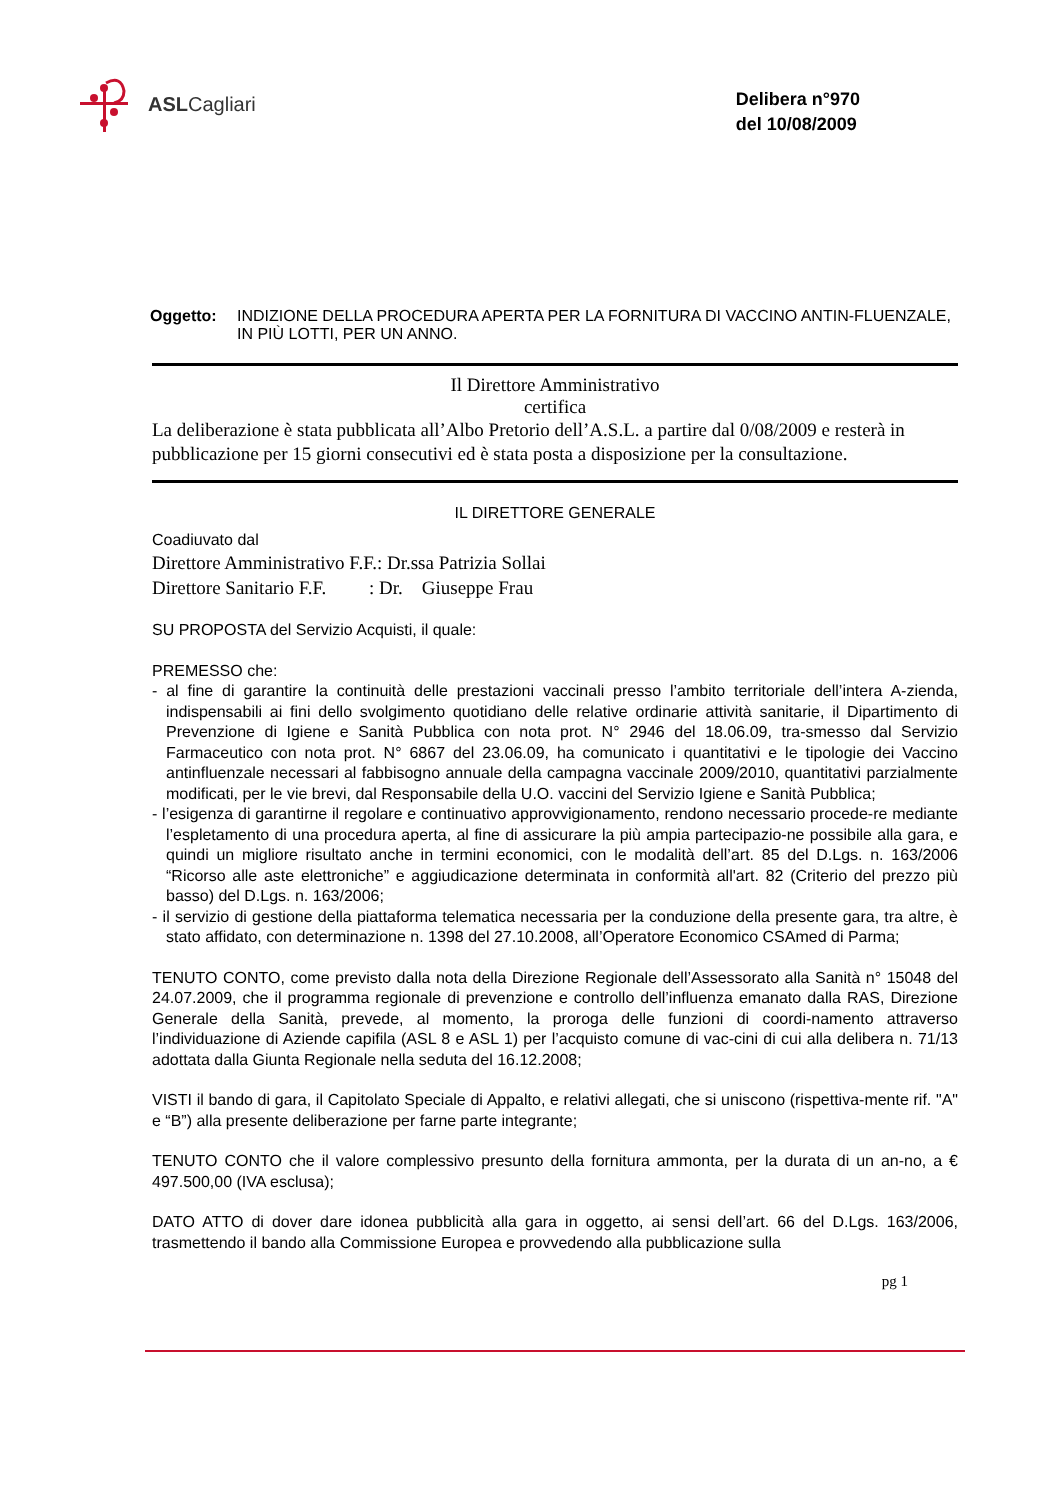ASLCagliari
Delibera n°970
del 10/08/2009
Oggetto: INDIZIONE DELLA PROCEDURA APERTA PER LA FORNITURA DI VACCINO ANTIN-FLUENZALE, IN PIÙ LOTTI, PER UN ANNO.
Il Direttore Amministrativo
certifica
La deliberazione è stata pubblicata all’Albo Pretorio dell’A.S.L. a partire dal 0/08/2009 e resterà in pubblicazione per 15 giorni consecutivi ed è stata posta a disposizione per la consultazione.
IL DIRETTORE GENERALE
Coadiuvato dal
Direttore Amministrativo F.F.: Dr.ssa Patrizia Sollai
Direttore Sanitario F.F. : Dr. Giuseppe Frau
SU PROPOSTA del Servizio Acquisti, il quale:
PREMESSO che:
- al fine di garantire la continuità delle prestazioni vaccinali presso l’ambito territoriale dell’intera A-zienda, indispensabili ai fini dello svolgimento quotidiano delle relative ordinarie attività sanitarie, il Dipartimento di Prevenzione di Igiene e Sanità Pubblica con nota prot. N° 2946 del 18.06.09, tra-smesso dal Servizio Farmaceutico con nota prot. N° 6867 del 23.06.09, ha comunicato i quantitativi e le tipologie dei Vaccino antinfluenzale necessari al fabbisogno annuale della campagna vaccinale 2009/2010, quantitativi parzialmente modificati, per le vie brevi, dal Responsabile della U.O. vaccini del Servizio Igiene e Sanità Pubblica;
- l’esigenza di garantirne il regolare e continuativo approvvigionamento, rendono necessario procede-re mediante l’espletamento di una procedura aperta, al fine di assicurare la più ampia partecipazio-ne possibile alla gara, e quindi un migliore risultato anche in termini economici, con le modalità dell’art. 85 del D.Lgs. n. 163/2006 “Ricorso alle aste elettroniche” e aggiudicazione determinata in conformità all'art. 82 (Criterio del prezzo più basso) del D.Lgs. n. 163/2006;
- il servizio di gestione della piattaforma telematica necessaria per la conduzione della presente gara, tra altre, è stato affidato, con determinazione n. 1398 del 27.10.2008, all’Operatore Economico CSAmed di Parma;
TENUTO CONTO, come previsto dalla nota della Direzione Regionale dell’Assessorato alla Sanità n° 15048 del 24.07.2009, che il programma regionale di prevenzione e controllo dell’influenza emanato dalla RAS, Direzione Generale della Sanità, prevede, al momento, la proroga delle funzioni di coordi-namento attraverso l’individuazione di Aziende capifila (ASL 8 e ASL 1) per l’acquisto comune di vac-cini di cui alla delibera n. 71/13 adottata dalla Giunta Regionale nella seduta del 16.12.2008;
VISTI il bando di gara, il Capitolato Speciale di Appalto, e relativi allegati, che si uniscono (rispettiva-mente rif. "A" e “B”) alla presente deliberazione per farne parte integrante;
TENUTO CONTO che il valore complessivo presunto della fornitura ammonta, per la durata di un an-no, a € 497.500,00 (IVA esclusa);
DATO ATTO di dover dare idonea pubblicità alla gara in oggetto, ai sensi dell’art. 66 del D.Lgs. 163/2006, trasmettendo il bando alla Commissione Europea e provvedendo alla pubblicazione sulla
pg 1